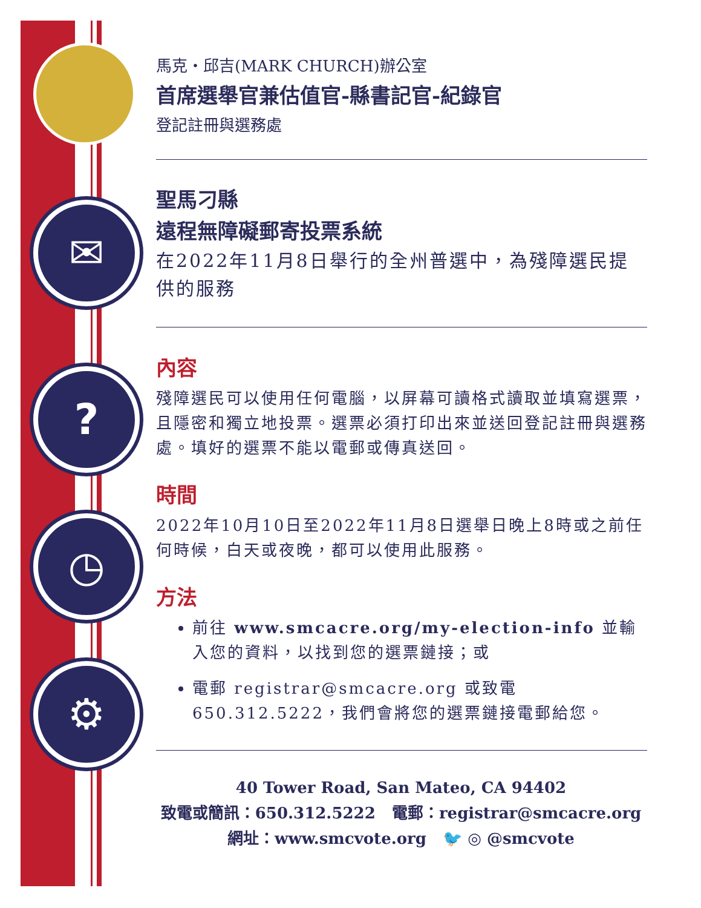✉
?
◷
⚙
馬克・邱吉(MARK CHURCH)辦公室
首席選舉官兼估值官-縣書記官-紀錄官
登記註冊與選務處
聖馬刁縣
遠程無障礙郵寄投票系統
在2022年11月8日舉行的全州普選中，為殘障選民提供的服務
內容
殘障選民可以使用任何電腦，以屏幕可讀格式讀取並填寫選票，且隱密和獨立地投票。選票必須打印出來並送回登記註冊與選務處。填好的選票不能以電郵或傳真送回。
時間
2022年10月10日至2022年11月8日選舉日晚上8時或之前任何時候，白天或夜晚，都可以使用此服務。
方法
前往 www.smcacre.org/my-election-info 並輸入您的資料，以找到您的選票鏈接；或
電郵 registrar@smcacre.org 或致電650.312.5222，我們會將您的選票鏈接電郵給您。
40 Tower Road, San Mateo, CA 94402
致電或簡訊：650.312.5222 電郵：registrar@smcacre.org
網址：www.smcvote.org 🐦 ◎ @smcvote